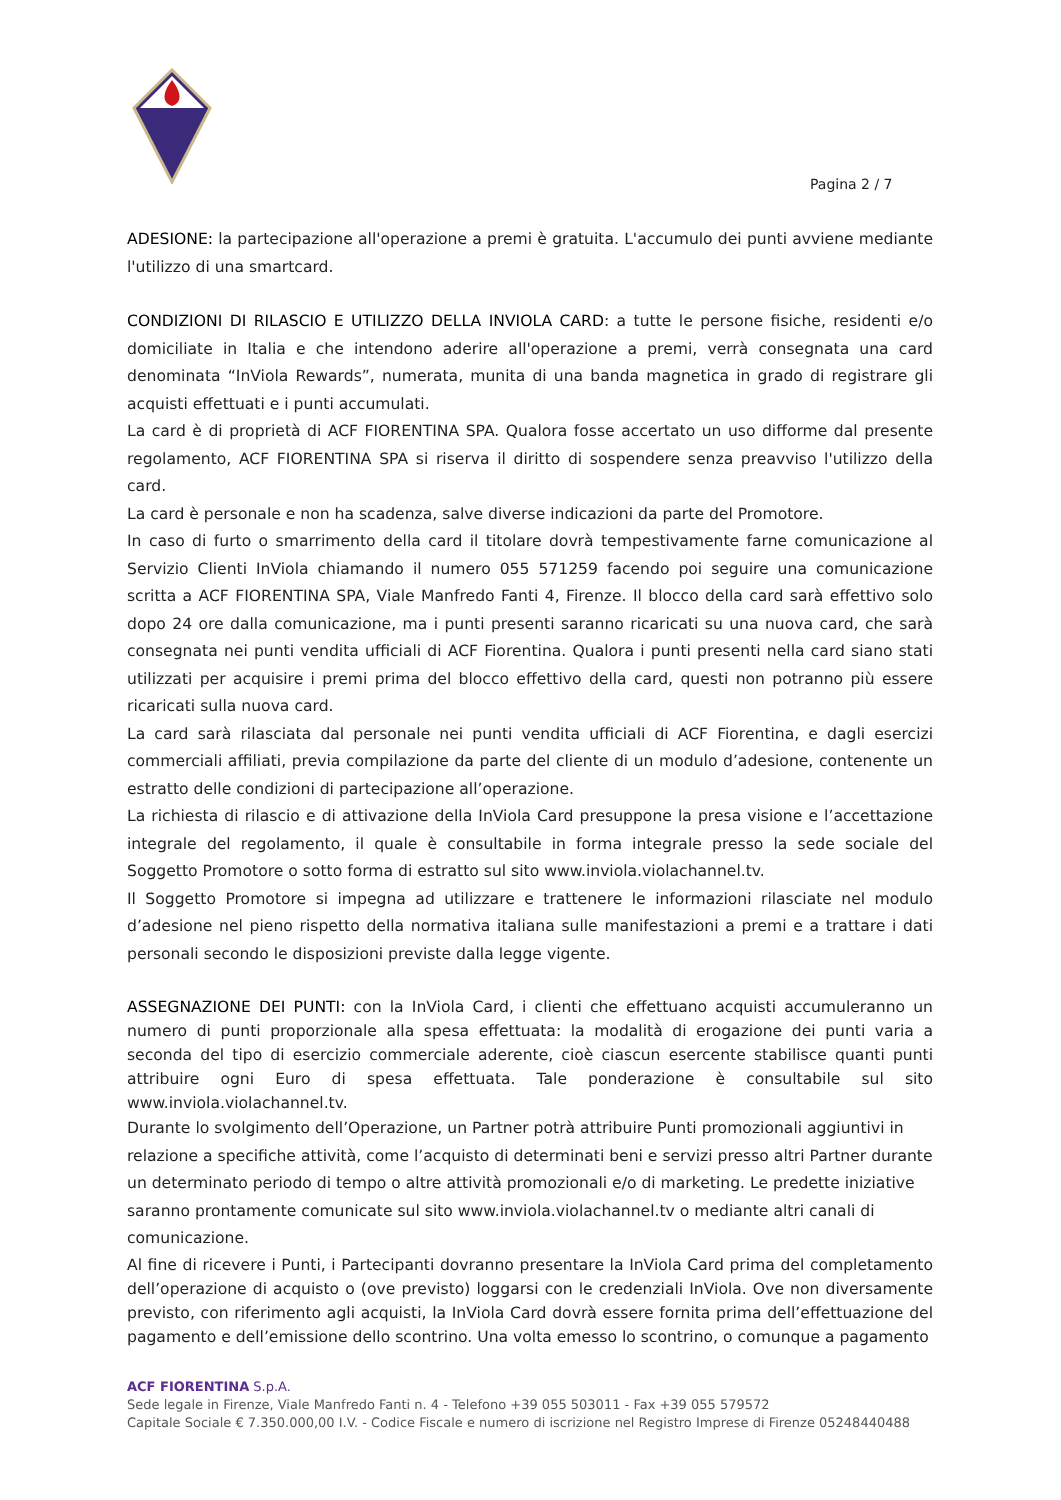Pagina 2 / 7
ADESIONE: la partecipazione all'operazione a premi è gratuita. L'accumulo dei punti avviene mediante l'utilizzo di una smartcard.
CONDIZIONI DI RILASCIO E UTILIZZO DELLA INVIOLA CARD: a tutte le persone fisiche, residenti e/o domiciliate in Italia e che intendono aderire all'operazione a premi, verrà consegnata una card denominata “InViola Rewards”, numerata, munita di una banda magnetica in grado di registrare gli acquisti effettuati e i punti accumulati.
La card è di proprietà di ACF FIORENTINA SPA. Qualora fosse accertato un uso difforme dal presente regolamento, ACF FIORENTINA SPA si riserva il diritto di sospendere senza preavviso l'utilizzo della card.
La card è personale e non ha scadenza, salve diverse indicazioni da parte del Promotore.
In caso di furto o smarrimento della card il titolare dovrà tempestivamente farne comunicazione al Servizio Clienti InViola chiamando il numero 055 571259 facendo poi seguire una comunicazione scritta a ACF FIORENTINA SPA, Viale Manfredo Fanti 4, Firenze. Il blocco della card sarà effettivo solo dopo 24 ore dalla comunicazione, ma i punti presenti saranno ricaricati su una nuova card, che sarà consegnata nei punti vendita ufficiali di ACF Fiorentina. Qualora i punti presenti nella card siano stati utilizzati per acquisire i premi prima del blocco effettivo della card, questi non potranno più essere ricaricati sulla nuova card.
La card sarà rilasciata dal personale nei punti vendita ufficiali di ACF Fiorentina, e dagli esercizi commerciali affiliati, previa compilazione da parte del cliente di un modulo d’adesione, contenente un estratto delle condizioni di partecipazione all’operazione.
La richiesta di rilascio e di attivazione della InViola Card presuppone la presa visione e l’accettazione integrale del regolamento, il quale è consultabile in forma integrale presso la sede sociale del Soggetto Promotore o sotto forma di estratto sul sito www.inviola.violachannel.tv.
Il Soggetto Promotore si impegna ad utilizzare e trattenere le informazioni rilasciate nel modulo d’adesione nel pieno rispetto della normativa italiana sulle manifestazioni a premi e a trattare i dati personali secondo le disposizioni previste dalla legge vigente.
ASSEGNAZIONE DEI PUNTI: con la InViola Card, i clienti che effettuano acquisti accumuleranno un numero di punti proporzionale alla spesa effettuata: la modalità di erogazione dei punti varia a seconda del tipo di esercizio commerciale aderente, cioè ciascun esercente stabilisce quanti punti attribuire ogni Euro di spesa effettuata. Tale ponderazione è consultabile sul sito www.inviola.violachannel.tv.
Durante lo svolgimento dell’Operazione, un Partner potrà attribuire Punti promozionali aggiuntivi in relazione a specifiche attività, come l’acquisto di determinati beni e servizi presso altri Partner durante un determinato periodo di tempo o altre attività promozionali e/o di marketing. Le predette iniziative saranno prontamente comunicate sul sito www.inviola.violachannel.tv o mediante altri canali di comunicazione.
Al fine di ricevere i Punti, i Partecipanti dovranno presentare la InViola Card prima del completamento dell’operazione di acquisto o (ove previsto) loggarsi con le credenziali InViola. Ove non diversamente previsto, con riferimento agli acquisti, la InViola Card dovrà essere fornita prima dell’effettuazione del pagamento e dell’emissione dello scontrino. Una volta emesso lo scontrino, o comunque a pagamento
ACF FIORENTINA S.p.A.
Sede legale in Firenze, Viale Manfredo Fanti n. 4 - Telefono +39 055 503011 - Fax +39 055 579572
Capitale Sociale € 7.350.000,00 I.V. - Codice Fiscale e numero di iscrizione nel Registro Imprese di Firenze 05248440488